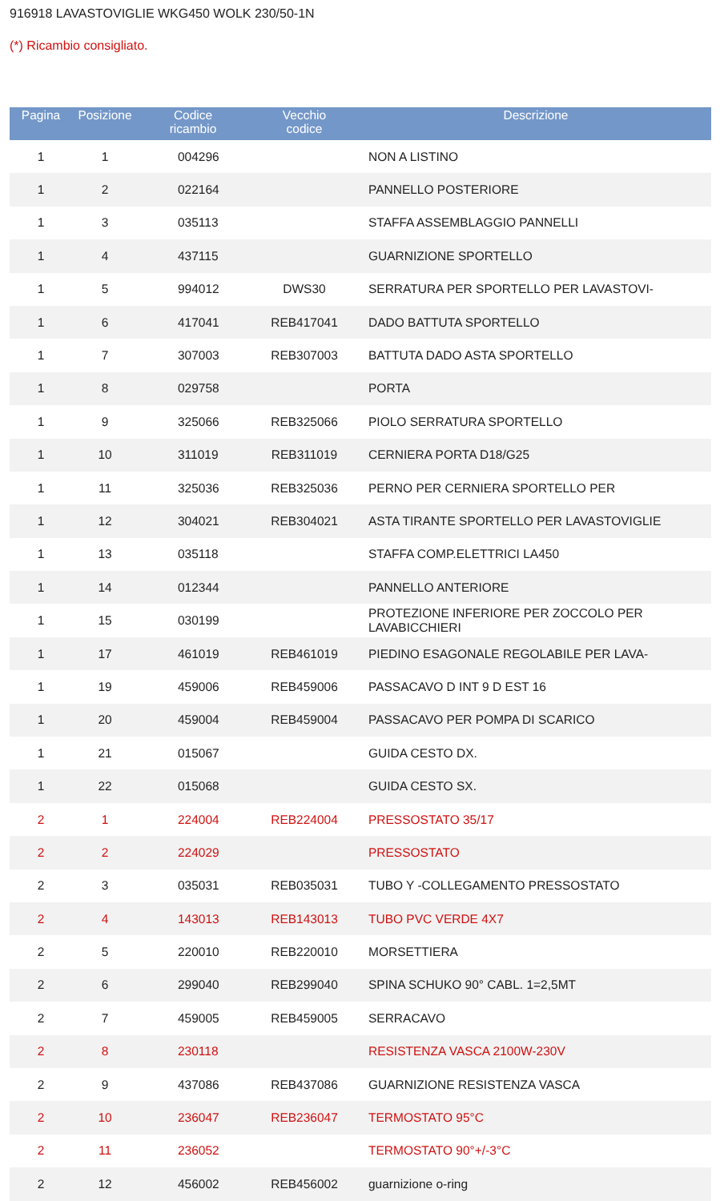916918 LAVASTOVIGLIE WKG450 WOLK 230/50-1N
(*) Ricambio consigliato.
| Pagina | Posizione | Codice ricambio | Vecchio codice | Descrizione |
| --- | --- | --- | --- | --- |
| 1 | 1 | 004296 | | NON A LISTINO |
| 1 | 2 | 022164 | | PANNELLO POSTERIORE |
| 1 | 3 | 035113 | | STAFFA ASSEMBLAGGIO PANNELLI |
| 1 | 4 | 437115 | | GUARNIZIONE SPORTELLO |
| 1 | 5 | 994012 | DWS30 | SERRATURA PER SPORTELLO PER LAVASTOVI- |
| 1 | 6 | 417041 | REB417041 | DADO BATTUTA SPORTELLO |
| 1 | 7 | 307003 | REB307003 | BATTUTA DADO ASTA SPORTELLO |
| 1 | 8 | 029758 | | PORTA |
| 1 | 9 | 325066 | REB325066 | PIOLO SERRATURA SPORTELLO |
| 1 | 10 | 311019 | REB311019 | CERNIERA PORTA D18/G25 |
| 1 | 11 | 325036 | REB325036 | PERNO PER CERNIERA SPORTELLO PER |
| 1 | 12 | 304021 | REB304021 | ASTA TIRANTE SPORTELLO PER LAVASTOVIGLIE |
| 1 | 13 | 035118 | | STAFFA COMP.ELETTRICI LA450 |
| 1 | 14 | 012344 | | PANNELLO ANTERIORE |
| 1 | 15 | 030199 | | PROTEZIONE INFERIORE PER ZOCCOLO PER LAVABICCHIERI |
| 1 | 17 | 461019 | REB461019 | PIEDINO ESAGONALE REGOLABILE PER LAVA- |
| 1 | 19 | 459006 | REB459006 | PASSACAVO D INT 9 D EST 16 |
| 1 | 20 | 459004 | REB459004 | PASSACAVO PER POMPA DI SCARICO |
| 1 | 21 | 015067 | | GUIDA CESTO DX. |
| 1 | 22 | 015068 | | GUIDA CESTO SX. |
| 2 | 1 | 224004 | REB224004 | PRESSOSTATO 35/17 |
| 2 | 2 | 224029 | | PRESSOSTATO |
| 2 | 3 | 035031 | REB035031 | TUBO Y -COLLEGAMENTO PRESSOSTATO |
| 2 | 4 | 143013 | REB143013 | TUBO PVC VERDE 4X7 |
| 2 | 5 | 220010 | REB220010 | MORSETTIERA |
| 2 | 6 | 299040 | REB299040 | SPINA SCHUKO 90° CABL. 1=2,5MT |
| 2 | 7 | 459005 | REB459005 | SERRACAVO |
| 2 | 8 | 230118 | | RESISTENZA VASCA 2100W-230V |
| 2 | 9 | 437086 | REB437086 | GUARNIZIONE RESISTENZA VASCA |
| 2 | 10 | 236047 | REB236047 | TERMOSTATO 95°C |
| 2 | 11 | 236052 | | TERMOSTATO 90°+/-3°C |
| 2 | 12 | 456002 | REB456002 | guarnizione o-ring |